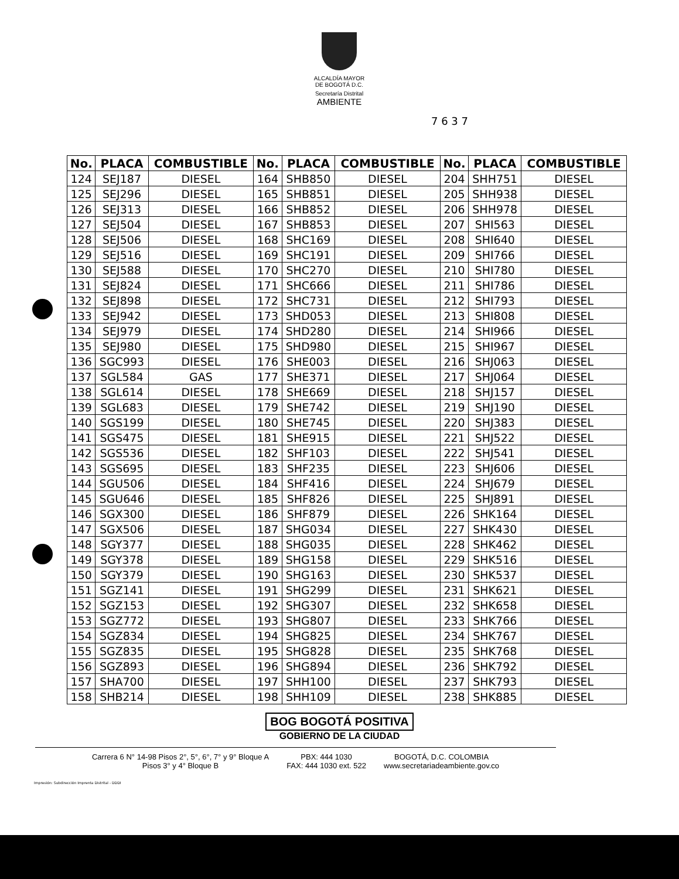ALCALDÍA MAYOR
DE BOGOTÁ D.C.
Secretaría Distrital
AMBIENTE
7 6 3 7
| No. | PLACA | COMBUSTIBLE | No. | PLACA | COMBUSTIBLE | No. | PLACA | COMBUSTIBLE |
| --- | --- | --- | --- | --- | --- | --- | --- | --- |
| 124 | SEJ187 | DIESEL | 164 | SHB850 | DIESEL | 204 | SHH751 | DIESEL |
| 125 | SEJ296 | DIESEL | 165 | SHB851 | DIESEL | 205 | SHH938 | DIESEL |
| 126 | SEJ313 | DIESEL | 166 | SHB852 | DIESEL | 206 | SHH978 | DIESEL |
| 127 | SEJ504 | DIESEL | 167 | SHB853 | DIESEL | 207 | SHI563 | DIESEL |
| 128 | SEJ506 | DIESEL | 168 | SHC169 | DIESEL | 208 | SHI640 | DIESEL |
| 129 | SEJ516 | DIESEL | 169 | SHC191 | DIESEL | 209 | SHI766 | DIESEL |
| 130 | SEJ588 | DIESEL | 170 | SHC270 | DIESEL | 210 | SHI780 | DIESEL |
| 131 | SEJ824 | DIESEL | 171 | SHC666 | DIESEL | 211 | SHI786 | DIESEL |
| 132 | SEJ898 | DIESEL | 172 | SHC731 | DIESEL | 212 | SHI793 | DIESEL |
| 133 | SEJ942 | DIESEL | 173 | SHD053 | DIESEL | 213 | SHI808 | DIESEL |
| 134 | SEJ979 | DIESEL | 174 | SHD280 | DIESEL | 214 | SHI966 | DIESEL |
| 135 | SEJ980 | DIESEL | 175 | SHD980 | DIESEL | 215 | SHI967 | DIESEL |
| 136 | SGC993 | DIESEL | 176 | SHE003 | DIESEL | 216 | SHJ063 | DIESEL |
| 137 | SGL584 | GAS | 177 | SHE371 | DIESEL | 217 | SHJ064 | DIESEL |
| 138 | SGL614 | DIESEL | 178 | SHE669 | DIESEL | 218 | SHJ157 | DIESEL |
| 139 | SGL683 | DIESEL | 179 | SHE742 | DIESEL | 219 | SHJ190 | DIESEL |
| 140 | SGS199 | DIESEL | 180 | SHE745 | DIESEL | 220 | SHJ383 | DIESEL |
| 141 | SGS475 | DIESEL | 181 | SHE915 | DIESEL | 221 | SHJ522 | DIESEL |
| 142 | SGS536 | DIESEL | 182 | SHF103 | DIESEL | 222 | SHJ541 | DIESEL |
| 143 | SGS695 | DIESEL | 183 | SHF235 | DIESEL | 223 | SHJ606 | DIESEL |
| 144 | SGU506 | DIESEL | 184 | SHF416 | DIESEL | 224 | SHJ679 | DIESEL |
| 145 | SGU646 | DIESEL | 185 | SHF826 | DIESEL | 225 | SHJ891 | DIESEL |
| 146 | SGX300 | DIESEL | 186 | SHF879 | DIESEL | 226 | SHK164 | DIESEL |
| 147 | SGX506 | DIESEL | 187 | SHG034 | DIESEL | 227 | SHK430 | DIESEL |
| 148 | SGY377 | DIESEL | 188 | SHG035 | DIESEL | 228 | SHK462 | DIESEL |
| 149 | SGY378 | DIESEL | 189 | SHG158 | DIESEL | 229 | SHK516 | DIESEL |
| 150 | SGY379 | DIESEL | 190 | SHG163 | DIESEL | 230 | SHK537 | DIESEL |
| 151 | SGZ141 | DIESEL | 191 | SHG299 | DIESEL | 231 | SHK621 | DIESEL |
| 152 | SGZ153 | DIESEL | 192 | SHG307 | DIESEL | 232 | SHK658 | DIESEL |
| 153 | SGZ772 | DIESEL | 193 | SHG807 | DIESEL | 233 | SHK766 | DIESEL |
| 154 | SGZ834 | DIESEL | 194 | SHG825 | DIESEL | 234 | SHK767 | DIESEL |
| 155 | SGZ835 | DIESEL | 195 | SHG828 | DIESEL | 235 | SHK768 | DIESEL |
| 156 | SGZ893 | DIESEL | 196 | SHG894 | DIESEL | 236 | SHK792 | DIESEL |
| 157 | SHA700 | DIESEL | 197 | SHH100 | DIESEL | 237 | SHK793 | DIESEL |
| 158 | SHB214 | DIESEL | 198 | SHH109 | DIESEL | 238 | SHK885 | DIESEL |
BOG BOGOTÁ POSITIVA
GOBIERNO DE LA CIUDAD
Carrera 6 N° 14-98 Pisos 2°, 5°, 6°, 7° y 9° Bloque A
Pisos 3° y 4° Bloque B
PBX: 444 1030
FAX: 444 1030 ext. 522
BOGOTÁ, D.C. COLOMBIA
www.secretariadeambiente.gov.co
Impresión: Subdirección Imprenta Distrital - DDDI